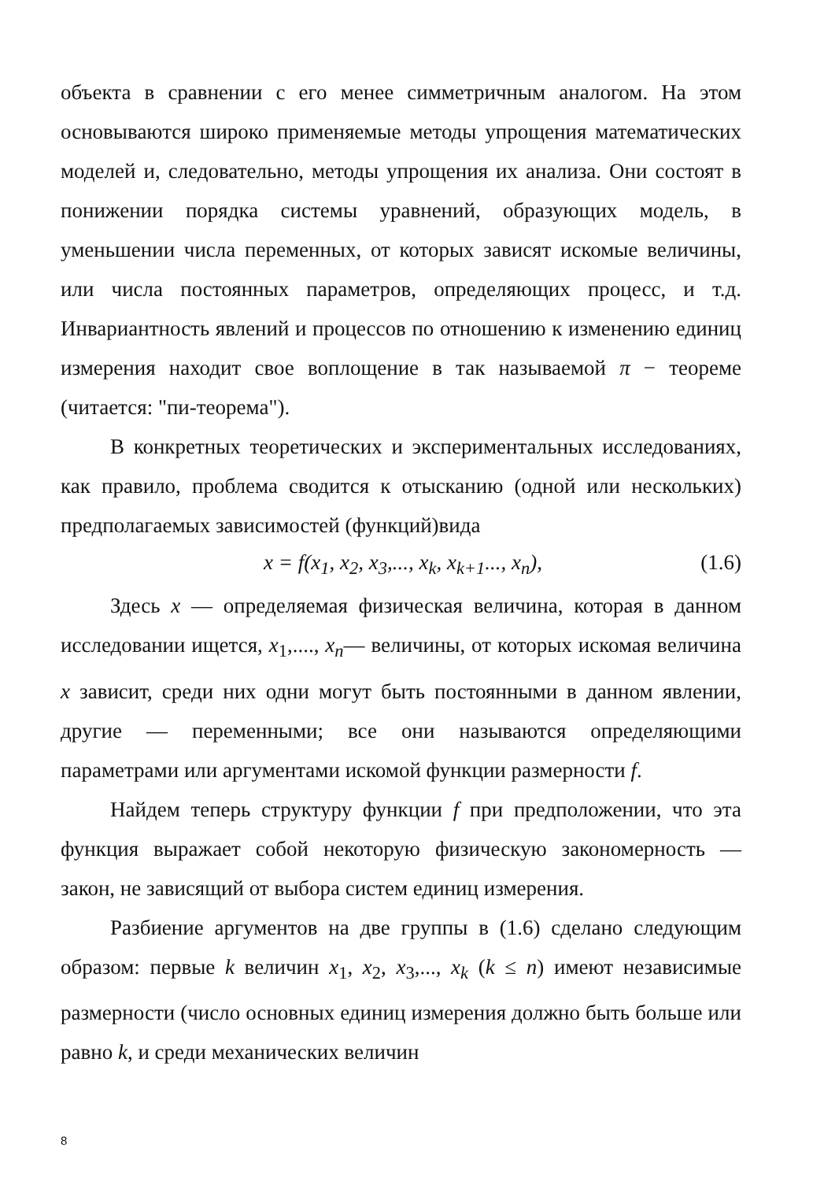объекта в сравнении с его менее симметричным аналогом. На этом основываются широко применяемые методы упрощения математических моделей и, следовательно, методы упрощения их анализа. Они состоят в понижении порядка системы уравнений, образующих модель, в уменьшении числа переменных, от которых зависят искомые величины, или числа постоянных параметров, определяющих процесс, и т.д. Инвариантность явлений и процессов по отношению к изменению единиц измерения находит свое воплощение в так называемой π − теореме (читается: "пи-теорема").
В конкретных теоретических и экспериментальных исследованиях, как правило, проблема сводится к отысканию (одной или нескольких) предполагаемых зависимостей (функций)вида
x = f(x<sub>1</sub>, x<sub>2</sub>, x<sub>3</sub>,..., x<sub>k</sub>, x<sub>k+1</sub>..., x<sub>n</sub>), (1.6)
Здесь x — определяемая физическая величина, которая в данном исследовании ищется, x<sub>1</sub>,...., x<sub>n</sub>— величины, от которых искомая величина x зависит, среди них одни могут быть постоянными в данном явлении, другие — переменными; все они называются определяющими параметрами или аргументами искомой функции размерности f.
Найдем теперь структуру функции f при предположении, что эта функция выражает собой некоторую физическую закономерность — закон, не зависящий от выбора систем единиц измерения.
Разбиение аргументов на две группы в (1.6) сделано следующим образом: первые k величин x<sub>1</sub>, x<sub>2</sub>, x<sub>3</sub>,..., x<sub>k</sub> (k ≤ n) имеют независимые размерности (число основных единиц измерения должно быть больше или равно k, и среди механических величин
8